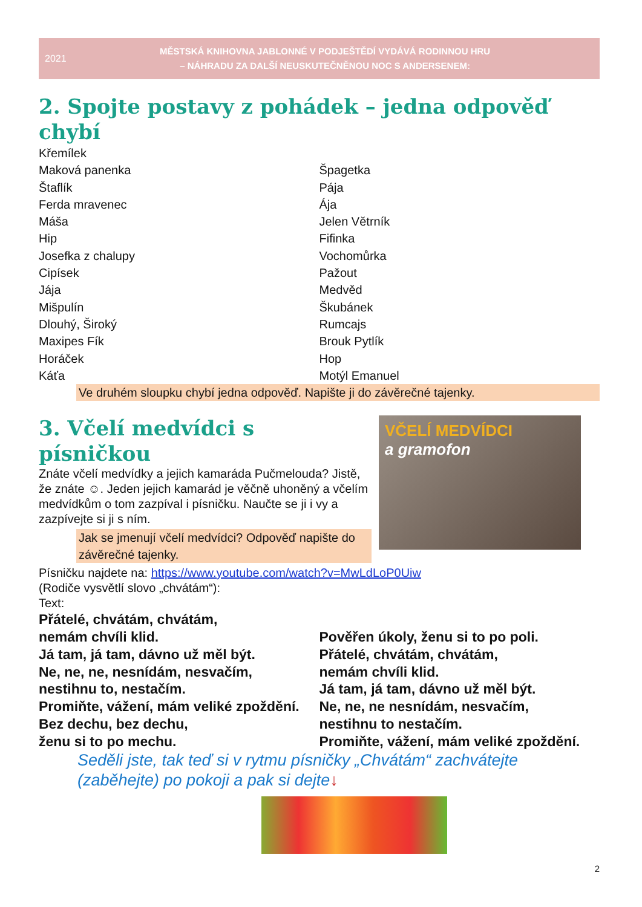2021
MĚSTSKÁ KNIHOVNA JABLONNÉ V PODJEŠTĚDÍ VYDÁVÁ RODINNOU HRU
– NÁHRADU ZA DALŠÍ NEUSKUTEČNĚNOU NOC S ANDERSENEM:
2. Spojte postavy z pohádek – jedna odpověď chybí
Křemílek
Maková panenka
Štaflík
Ferda mravenec
Máša
Hip
Josefka z chalupy
Cipísek
Jája
Mišpulín
Dlouhý, Široký
Maxipes Fík
Horáček
Káťa
Špagetka
Pája
Ája
Jelen Větrník
Fifinka
Vochomůrka
Pažout
Medvěd
Škubánek
Rumcajs
Brouk Pytlík
Hop
Motýl Emanuel
Ve druhém sloupku chybí jedna odpověď. Napište ji do závěrečné tajenky.
3. Včelí medvídci s písničkou
Znáte včelí medvídky a jejich kamaráda Pučmelouda? Jistě, že znáte ☺. Jeden jejich kamarád je věčně uhoněný a včelím medvídkům o tom zazpíval i písničku. Naučte se ji i vy a zazpívejte si ji s ním.
Jak se jmenují včelí medvídci? Odpověď napište do závěrečné tajenky.
VČELÍ MEDVÍDCI
a gramofon
Písničku najdete na: https://www.youtube.com/watch?v=MwLdLoP0Uiw
(Rodiče vysvětlí slovo „chvátám“):
Text:
Přátelé, chvátám, chvátám,
nemám chvíli klid.
Já tam, já tam, dávno už měl být.
Ne, ne, ne, nesnídám, nesvačím,
nestihnu to, nestačím.
Promiňte, vážení, mám veliké zpoždění.
Bez dechu, bez dechu,
ženu si to po mechu.
Pověřen úkoly, ženu si to po poli.
Přátelé, chvátám, chvátám,
nemám chvíli klid.
Já tam, já tam, dávno už měl být.
Ne, ne, ne nesnídám, nesvačím,
nestihnu to nestačím.
Promiňte, vážení, mám veliké zpoždění.
Seděli jste, tak teď si v rytmu písničky „Chvátám“ zachvátejte (zaběhejte) po pokoji a pak si dejte↓
2